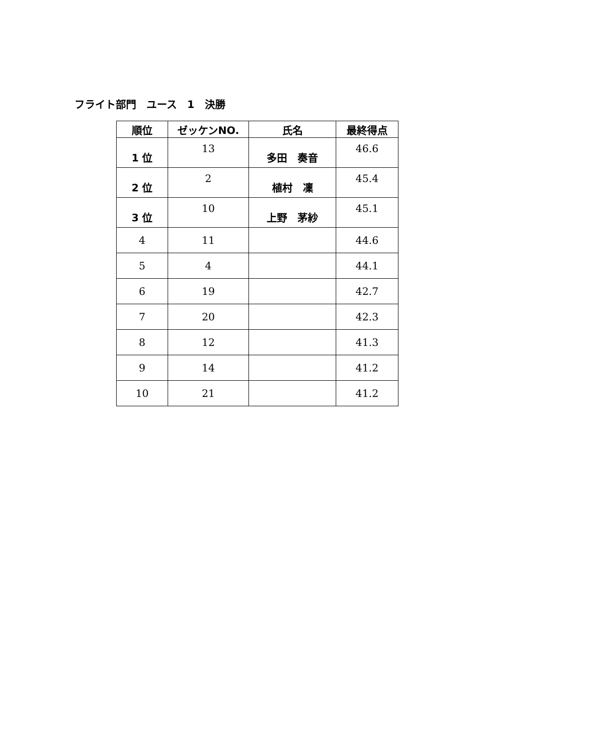フライト部門　ユース　1　決勝
| 順位 | ゼッケンNO. | 氏名 | 最終得点 |
| --- | --- | --- | --- |
| 1 位 | 13 | 多田 奏音 | 46.6 |
| 2 位 | 2 | 植村 凜 | 45.4 |
| 3 位 | 10 | 上野 茅紗 | 45.1 |
| 4 | 11 | | 44.6 |
| 5 | 4 | | 44.1 |
| 6 | 19 | | 42.7 |
| 7 | 20 | | 42.3 |
| 8 | 12 | | 41.3 |
| 9 | 14 | | 41.2 |
| 10 | 21 | | 41.2 |